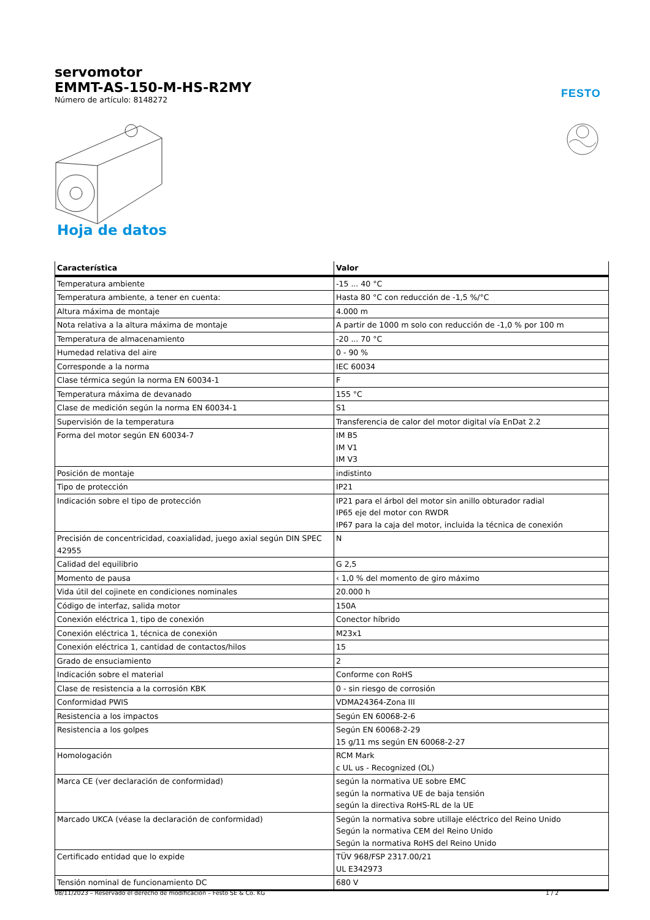servomotor
EMMT-AS-150-M-HS-R2MY
Número de artículo: 8148272
FESTO
Hoja de datos
| Característica | Valor |
| --- | --- |
| Temperatura ambiente | -15 ... 40 °C |
| Temperatura ambiente, a tener en cuenta: | Hasta 80 °C con reducción de -1,5 %/°C |
| Altura máxima de montaje | 4.000 m |
| Nota relativa a la altura máxima de montaje | A partir de 1000 m solo con reducción de -1,0 % por 100 m |
| Temperatura de almacenamiento | -20 ... 70 °C |
| Humedad relativa del aire | 0 - 90 % |
| Corresponde a la norma | IEC 60034 |
| Clase térmica según la norma EN 60034-1 | F |
| Temperatura máxima de devanado | 155 °C |
| Clase de medición según la norma EN 60034-1 | S1 |
| Supervisión de la temperatura | Transferencia de calor del motor digital vía EnDat 2.2 |
| Forma del motor según EN 60034-7 | IM B5 IM V1 IM V3 |
| Posición de montaje | indistinto |
| Tipo de protección | IP21 |
| Indicación sobre el tipo de protección | IP21 para el árbol del motor sin anillo obturador radial IP65 eje del motor con RWDR IP67 para la caja del motor, incluida la técnica de conexión |
| Precisión de concentricidad, coaxialidad, juego axial según DIN SPEC 42955 | N |
| Calidad del equilibrio | G 2,5 |
| Momento de pausa | ‹ 1,0 % del momento de giro máximo |
| Vida útil del cojinete en condiciones nominales | 20.000 h |
| Código de interfaz, salida motor | 150A |
| Conexión eléctrica 1, tipo de conexión | Conector híbrido |
| Conexión eléctrica 1, técnica de conexión | M23x1 |
| Conexión eléctrica 1, cantidad de contactos/hilos | 15 |
| Grado de ensuciamiento | 2 |
| Indicación sobre el material | Conforme con RoHS |
| Clase de resistencia a la corrosión KBK | 0 - sin riesgo de corrosión |
| Conformidad PWIS | VDMA24364-Zona III |
| Resistencia a los impactos | Según EN 60068-2-6 |
| Resistencia a los golpes | Según EN 60068-2-29 15 g/11 ms según EN 60068-2-27 |
| Homologación | RCM Mark c UL us - Recognized (OL) |
| Marca CE (ver declaración de conformidad) | según la normativa UE sobre EMC según la normativa UE de baja tensión según la directiva RoHS-RL de la UE |
| Marcado UKCA (véase la declaración de conformidad) | Según la normativa sobre utillaje eléctrico del Reino Unido Según la normativa CEM del Reino Unido Según la normativa RoHS del Reino Unido |
| Certificado entidad que lo expide | TÜV 968/FSP 2317.00/21 UL E342973 |
| Tensión nominal de funcionamiento DC | 680 V |
08/11/2023 – Reservado el derecho de modificación – Festo SE & Co. KG 1 / 2